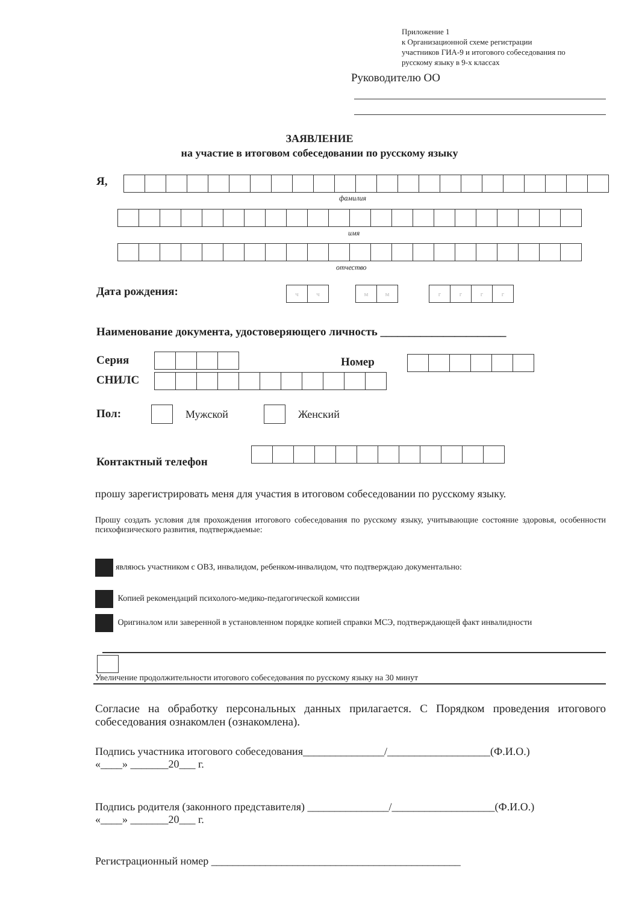Приложение 1
к Организационной схеме регистрации
участников ГИА-9 и итогового собеседования по
русскому языку в 9-х классах
Руководителю ОО
ЗАЯВЛЕНИЕ
на участие в итоговом собеседовании по русскому языку
Я,
фамилия
имя
отчество
Дата рождения: чч мм гггг
Наименование документа, удостоверяющего личность ______________________
Серия Номер
СНИЛС
Пол: Мужской Женский
Контактный телефон
прошу зарегистрировать меня для участия в итоговом собеседовании по русскому языку.
Прошу создать условия для прохождения итогового собеседования по русскому языку, учитывающие состояние здоровья, особенности психофизического развития, подтверждаемые:
являюсь участником с ОВЗ, инвалидом, ребенком-инвалидом, что подтверждаю документально:
Копией рекомендаций психолого-медико-педагогической комиссии
Оригиналом или заверенной в установленном порядке копией справки МСЭ, подтверждающей факт инвалидности
Увеличение продолжительности итогового собеседования по русскому языку на 30 минут
Согласие на обработку персональных данных прилагается. С Порядком проведения итогового собеседования ознакомлен (ознакомлена).
Подпись участника итогового собеседования_______________/___________________(Ф.И.О.)
«____» _______20___ г.
Подпись родителя (законного представителя) _______________/___________________(Ф.И.О.)
«____» _______20___ г.
Регистрационный номер ______________________________________________